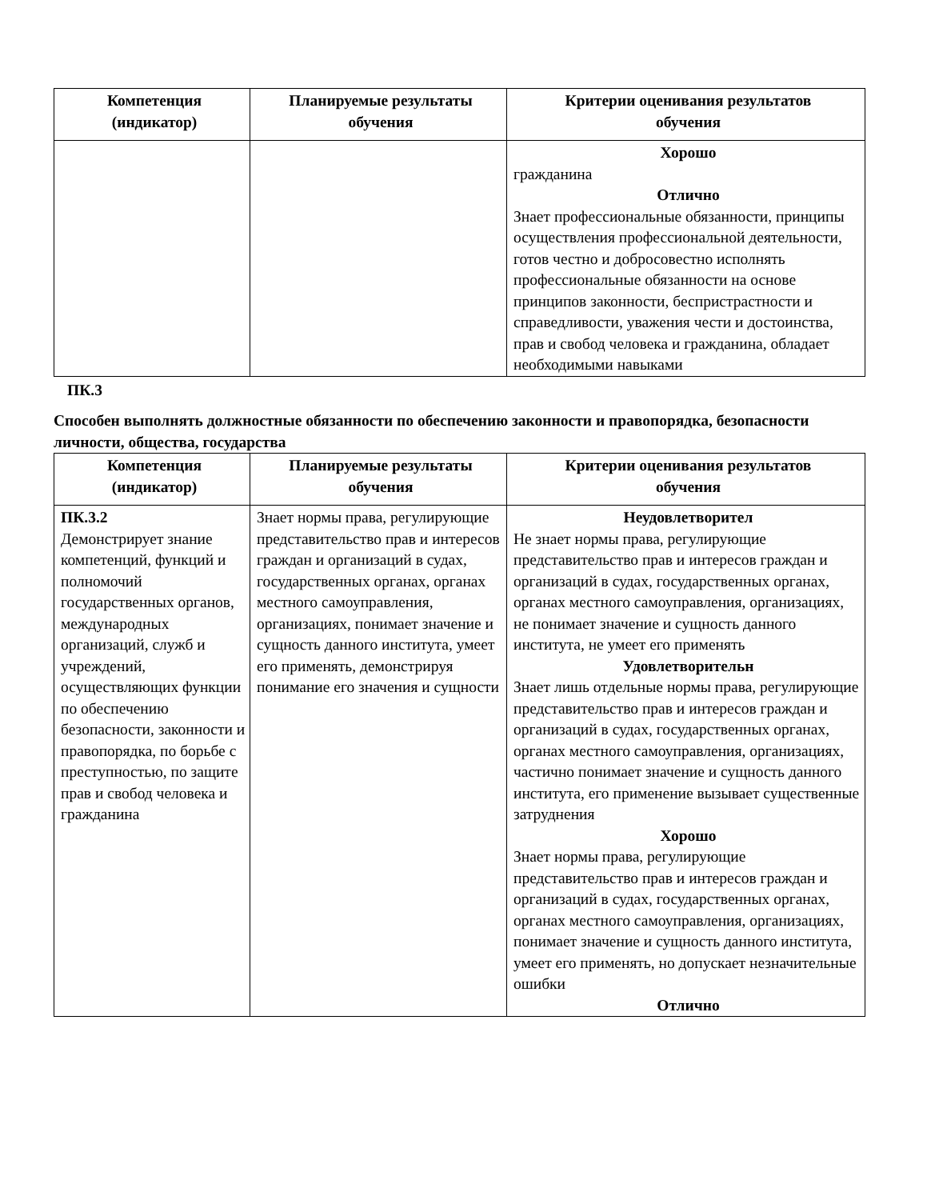| Компетенция (индикатор) | Планируемые результаты обучения | Критерии оценивания результатов обучения |
| --- | --- | --- |
| | | Хорошо гражданина Отлично Знает профессиональные обязанности, принципы осуществления профессиональной деятельности, готов честно и добросовестно исполнять профессиональные обязанности на основе принципов законности, беспристрастности и справедливости, уважения чести и достоинства, прав и свобод человека и гражданина, обладает необходимыми навыками |
ПК.3
Способен выполнять должностные обязанности по обеспечению законности и правопорядка, безопасности личности, общества, государства
| Компетенция (индикатор) | Планируемые результаты обучения | Критерии оценивания результатов обучения |
| --- | --- | --- |
| ПК.3.2 Демонстрирует знание компетенций, функций и полномочий государственных органов, международных организаций, служб и учреждений, осуществляющих функции по обеспечению безопасности, законности и правопорядка, по борьбе с преступностью, по защите прав и свобод человека и гражданина | Знает нормы права, регулирующие представительство прав и интересов граждан и организаций в судах, государственных органах, органах местного самоуправления, организациях, понимает значение и сущность данного института, умеет его применять, демонстрируя понимание его значения и сущности | Неудовлетворител Не знает нормы права, регулирующие представительство прав и интересов граждан и организаций в судах, государственных органах, органах местного самоуправления, организациях, не понимает значение и сущность данного института, не умеет его применять Удовлетворительн Знает лишь отдельные нормы права, регулирующие представительство прав и интересов граждан и организаций в судах, государственных органах, органах местного самоуправления, организациях, частично понимает значение и сущность данного института, его применение вызывает существенные затруднения Хорошо Знает нормы права, регулирующие представительство прав и интересов граждан и организаций в судах, государственных органах, органах местного самоуправления, организациях, понимает значение и сущность данного института, умеет его применять, но допускает незначительные ошибки Отлично |